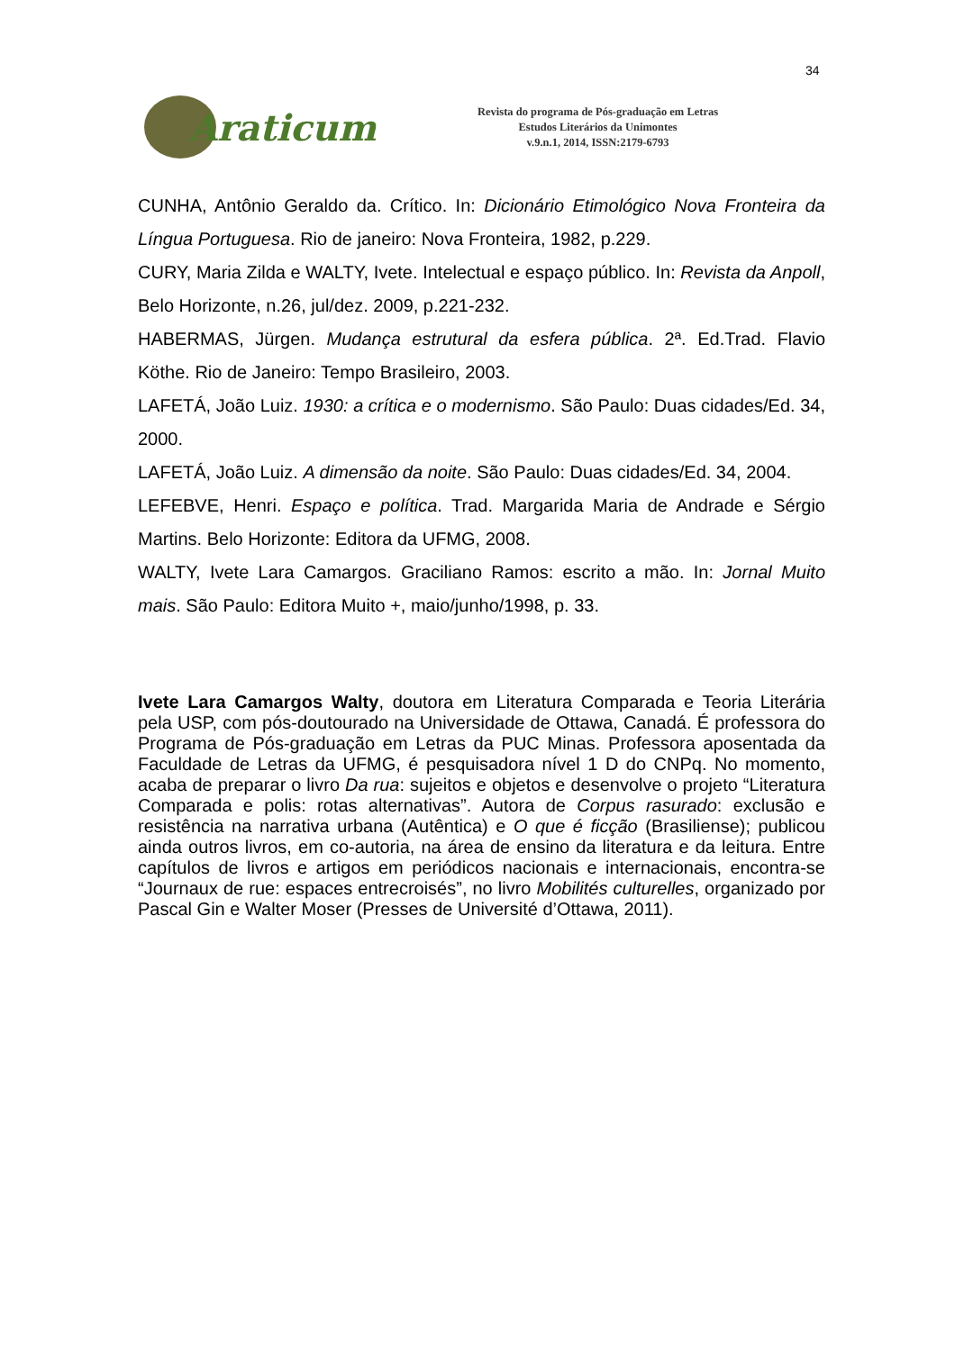34
Araticum
Revista do programa de Pós-graduação em Letras
Estudos Literários da Unimontes
v.9.n.1, 2014, ISSN:2179-6793
CUNHA, Antônio Geraldo da. Crítico. In: Dicionário Etimológico Nova Fronteira da Língua Portuguesa. Rio de janeiro: Nova Fronteira, 1982, p.229.
CURY, Maria Zilda e WALTY, Ivete. Intelectual e espaço público. In: Revista da Anpoll, Belo Horizonte, n.26, jul/dez. 2009, p.221-232.
HABERMAS, Jürgen. Mudança estrutural da esfera pública. 2ª. Ed.Trad. Flavio Köthe. Rio de Janeiro: Tempo Brasileiro, 2003.
LAFETÁ, João Luiz. 1930: a crítica e o modernismo. São Paulo: Duas cidades/Ed. 34, 2000.
LAFETÁ, João Luiz. A dimensão da noite. São Paulo: Duas cidades/Ed. 34, 2004.
LEFEBVE, Henri. Espaço e política. Trad. Margarida Maria de Andrade e Sérgio Martins. Belo Horizonte: Editora da UFMG, 2008.
WALTY, Ivete Lara Camargos. Graciliano Ramos: escrito a mão. In: Jornal Muito mais. São Paulo: Editora Muito +, maio/junho/1998, p. 33.
Ivete Lara Camargos Walty, doutora em Literatura Comparada e Teoria Literária pela USP, com pós-doutourado na Universidade de Ottawa, Canadá. É professora do Programa de Pós-graduação em Letras da PUC Minas. Professora aposentada da Faculdade de Letras da UFMG, é pesquisadora nível 1 D do CNPq. No momento, acaba de preparar o livro Da rua: sujeitos e objetos e desenvolve o projeto “Literatura Comparada e polis: rotas alternativas”. Autora de Corpus rasurado: exclusão e resistência na narrativa urbana (Autêntica) e O que é ficção (Brasiliense); publicou ainda outros livros, em co-autoria, na área de ensino da literatura e da leitura. Entre capítulos de livros e artigos em periódicos nacionais e internacionais, encontra-se “Journaux de rue: espaces entrecroisés”, no livro Mobilités culturelles, organizado por Pascal Gin e Walter Moser (Presses de Université d’Ottawa, 2011).